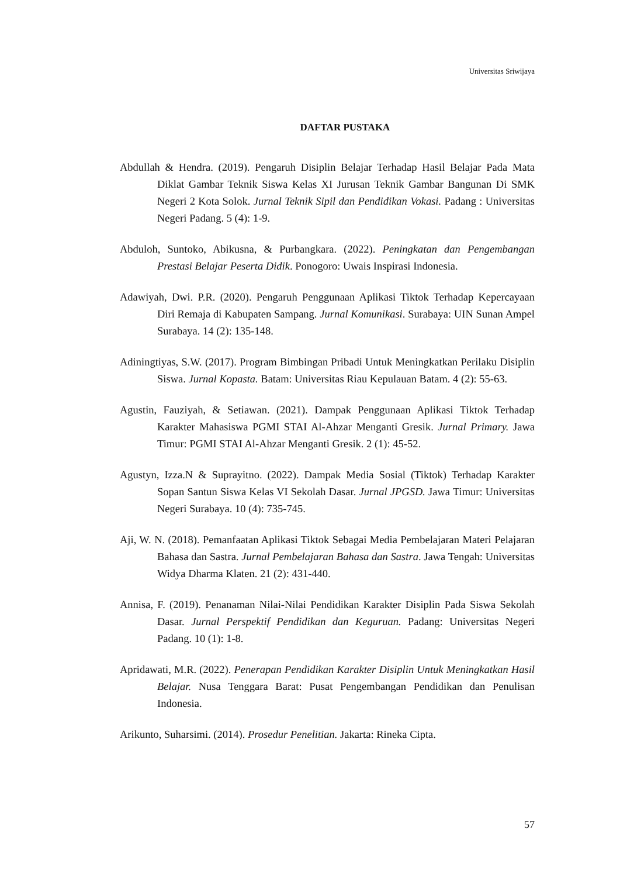Universitas Sriwijaya
DAFTAR PUSTAKA
Abdullah & Hendra. (2019). Pengaruh Disiplin Belajar Terhadap Hasil Belajar Pada Mata Diklat Gambar Teknik Siswa Kelas XI Jurusan Teknik Gambar Bangunan Di SMK Negeri 2 Kota Solok. Jurnal Teknik Sipil dan Pendidikan Vokasi. Padang : Universitas Negeri Padang. 5 (4): 1-9.
Abduloh, Suntoko, Abikusna, & Purbangkara. (2022). Peningkatan dan Pengembangan Prestasi Belajar Peserta Didik. Ponogoro: Uwais Inspirasi Indonesia.
Adawiyah, Dwi. P.R. (2020). Pengaruh Penggunaan Aplikasi Tiktok Terhadap Kepercayaan Diri Remaja di Kabupaten Sampang. Jurnal Komunikasi. Surabaya: UIN Sunan Ampel Surabaya. 14 (2): 135-148.
Adiningtiyas, S.W. (2017). Program Bimbingan Pribadi Untuk Meningkatkan Perilaku Disiplin Siswa. Jurnal Kopasta. Batam: Universitas Riau Kepulauan Batam. 4 (2): 55-63.
Agustin, Fauziyah, & Setiawan. (2021). Dampak Penggunaan Aplikasi Tiktok Terhadap Karakter Mahasiswa PGMI STAI Al-Ahzar Menganti Gresik. Jurnal Primary. Jawa Timur: PGMI STAI Al-Ahzar Menganti Gresik. 2 (1): 45-52.
Agustyn, Izza.N & Suprayitno. (2022). Dampak Media Sosial (Tiktok) Terhadap Karakter Sopan Santun Siswa Kelas VI Sekolah Dasar. Jurnal JPGSD. Jawa Timur: Universitas Negeri Surabaya. 10 (4): 735-745.
Aji, W. N. (2018). Pemanfaatan Aplikasi Tiktok Sebagai Media Pembelajaran Materi Pelajaran Bahasa dan Sastra. Jurnal Pembelajaran Bahasa dan Sastra. Jawa Tengah: Universitas Widya Dharma Klaten. 21 (2): 431-440.
Annisa, F. (2019). Penanaman Nilai-Nilai Pendidikan Karakter Disiplin Pada Siswa Sekolah Dasar. Jurnal Perspektif Pendidikan dan Keguruan. Padang: Universitas Negeri Padang. 10 (1): 1-8.
Apridawati, M.R. (2022). Penerapan Pendidikan Karakter Disiplin Untuk Meningkatkan Hasil Belajar. Nusa Tenggara Barat: Pusat Pengembangan Pendidikan dan Penulisan Indonesia.
Arikunto, Suharsimi. (2014). Prosedur Penelitian. Jakarta: Rineka Cipta.
57